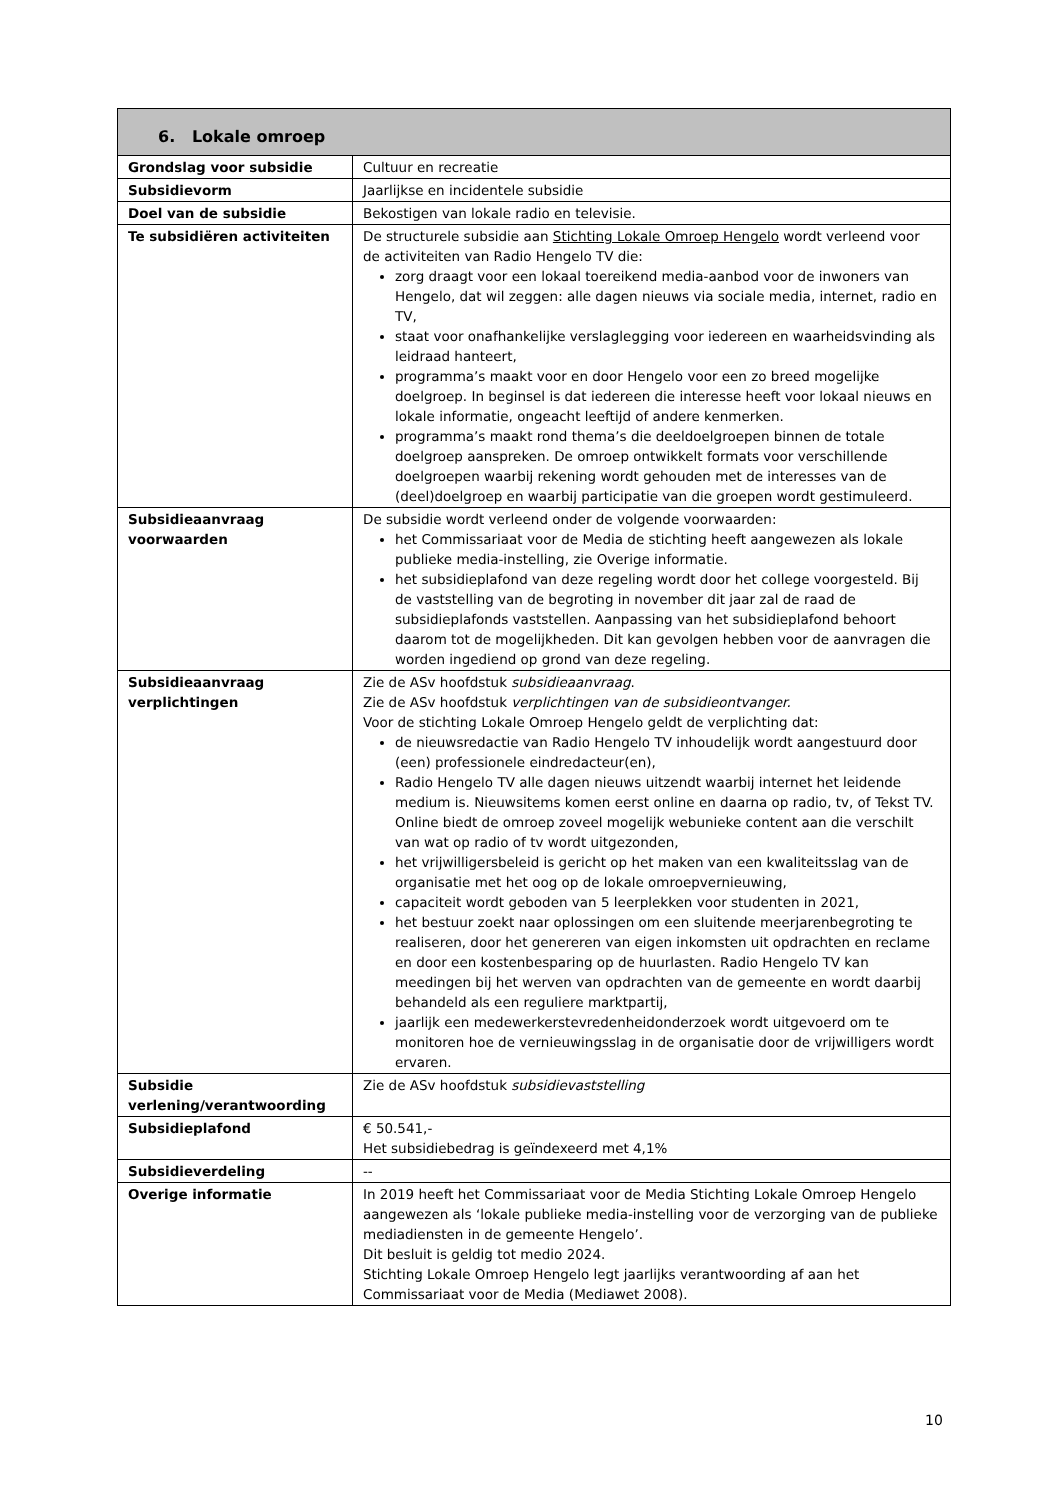| 6. Lokale omroep | |
| --- | --- |
| Grondslag voor subsidie | Cultuur en recreatie |
| Subsidievorm | Jaarlijkse en incidentele subsidie |
| Doel van de subsidie | Bekostigen van lokale radio en televisie. |
| Te subsidiëren activiteiten | De structurele subsidie aan Stichting Lokale Omroep Hengelo wordt verleend voor de activiteiten van Radio Hengelo TV die: zorg draagt voor een lokaal toereikend media-aanbod voor de inwoners van Hengelo, dat wil zeggen: alle dagen nieuws via sociale media, internet, radio en TV, staat voor onafhankelijke verslaglegging voor iedereen en waarheidsvinding als leidraad hanteert, programma’s maakt voor en door Hengelo voor een zo breed mogelijke doelgroep. In beginsel is dat iedereen die interesse heeft voor lokaal nieuws en lokale informatie, ongeacht leeftijd of andere kenmerken. programma’s maakt rond thema’s die deeldoelgroepen binnen de totale doelgroep aanspreken. De omroep ontwikkelt formats voor verschillende doelgroepen waarbij rekening wordt gehouden met de interesses van de (deel)doelgroep en waarbij participatie van die groepen wordt gestimuleerd. |
| Subsidieaanvraag voorwaarden | De subsidie wordt verleend onder de volgende voorwaarden: het Commissariaat voor de Media de stichting heeft aangewezen als lokale publieke media-instelling, zie Overige informatie. het subsidieplafond van deze regeling wordt door het college voorgesteld. Bij de vaststelling van de begroting in november dit jaar zal de raad de subsidieplafonds vaststellen. Aanpassing van het subsidieplafond behoort daarom tot de mogelijkheden. Dit kan gevolgen hebben voor de aanvragen die worden ingediend op grond van deze regeling. |
| Subsidieaanvraag verplichtingen | Zie de ASv hoofdstuk subsidieaanvraag . Zie de ASv hoofdstuk verplichtingen van de subsidieontvanger. Voor de stichting Lokale Omroep Hengelo geldt de verplichting dat: de nieuwsredactie van Radio Hengelo TV inhoudelijk wordt aangestuurd door (een) professionele eindredacteur(en), Radio Hengelo TV alle dagen nieuws uitzendt waarbij internet het leidende medium is. Nieuwsitems komen eerst online en daarna op radio, tv, of Tekst TV. Online biedt de omroep zoveel mogelijk webunieke content aan die verschilt van wat op radio of tv wordt uitgezonden, het vrijwilligersbeleid is gericht op het maken van een kwaliteitsslag van de organisatie met het oog op de lokale omroepvernieuwing, capaciteit wordt geboden van 5 leerplekken voor studenten in 2021, het bestuur zoekt naar oplossingen om een sluitende meerjarenbegroting te realiseren, door het genereren van eigen inkomsten uit opdrachten en reclame en door een kostenbesparing op de huurlasten. Radio Hengelo TV kan meedingen bij het werven van opdrachten van de gemeente en wordt daarbij behandeld als een reguliere marktpartij, jaarlijk een medewerkerstevredenheidonderzoek wordt uitgevoerd om te monitoren hoe de vernieuwingsslag in de organisatie door de vrijwilligers wordt ervaren. |
| Subsidie verlening/verantwoording | Zie de ASv hoofdstuk subsidievaststelling |
| Subsidieplafond | € 50.541,- Het subsidiebedrag is geïndexeerd met 4,1% |
| Subsidieverdeling | -- |
| Overige informatie | In 2019 heeft het Commissariaat voor de Media Stichting Lokale Omroep Hengelo aangewezen als ‘lokale publieke media-instelling voor de verzorging van de publieke mediadiensten in de gemeente Hengelo’. Dit besluit is geldig tot medio 2024. Stichting Lokale Omroep Hengelo legt jaarlijks verantwoording af aan het Commissariaat voor de Media (Mediawet 2008). |
10